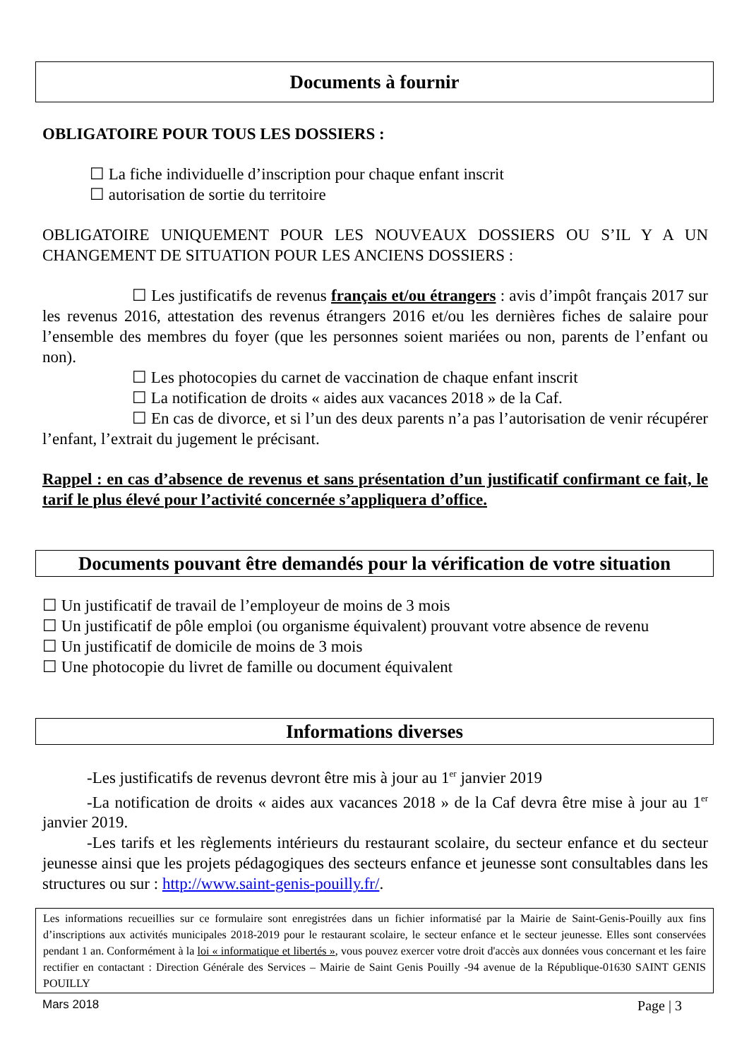Documents à fournir
OBLIGATOIRE POUR TOUS LES DOSSIERS :
☐ La fiche individuelle d’inscription pour chaque enfant inscrit
☐ autorisation de sortie du territoire
OBLIGATOIRE UNIQUEMENT POUR LES NOUVEAUX DOSSIERS OU S’IL Y A UN CHANGEMENT DE SITUATION POUR LES ANCIENS DOSSIERS :
☐ Les justificatifs de revenus français et/ou étrangers : avis d’impôt français 2017 sur les revenus 2016, attestation des revenus étrangers 2016 et/ou les dernières fiches de salaire pour l’ensemble des membres du foyer (que les personnes soient mariées ou non, parents de l’enfant ou non).
☐ Les photocopies du carnet de vaccination de chaque enfant inscrit
☐ La notification de droits « aides aux vacances 2018 » de la Caf.
☐ En cas de divorce, et si l’un des deux parents n’a pas l’autorisation de venir récupérer l’enfant, l’extrait du jugement le précisant.
Rappel : en cas d’absence de revenus et sans présentation d’un justificatif confirmant ce fait, le tarif le plus élevé pour l’activité concernée s’appliquera d’office.
Documents pouvant être demandés pour la vérification de votre situation
☐ Un justificatif de travail de l’employeur de moins de 3 mois
☐ Un justificatif de pôle emploi (ou organisme équivalent) prouvant votre absence de revenu
☐ Un justificatif de domicile de moins de 3 mois
☐ Une photocopie du livret de famille ou document équivalent
Informations diverses
-Les justificatifs de revenus devront être mis à jour au 1<sup>er</sup> janvier 2019
-La notification de droits « aides aux vacances 2018 » de la Caf devra être mise à jour au 1<sup>er</sup> janvier 2019.
-Les tarifs et les règlements intérieurs du restaurant scolaire, du secteur enfance et du secteur jeunesse ainsi que les projets pédagogiques des secteurs enfance et jeunesse sont consultables dans les structures ou sur : http://www.saint-genis-pouilly.fr/.
Les informations recueillies sur ce formulaire sont enregistrées dans un fichier informatisé par la Mairie de Saint-Genis-Pouilly aux fins d’inscriptions aux activités municipales 2018-2019 pour le restaurant scolaire, le secteur enfance et le secteur jeunesse. Elles sont conservées pendant 1 an. Conformément à la loi « informatique et libertés », vous pouvez exercer votre droit d'accès aux données vous concernant et les faire rectifier en contactant : Direction Générale des Services – Mairie de Saint Genis Pouilly -94 avenue de la République-01630 SAINT GENIS POUILLY
Mars 2018 Page | 3